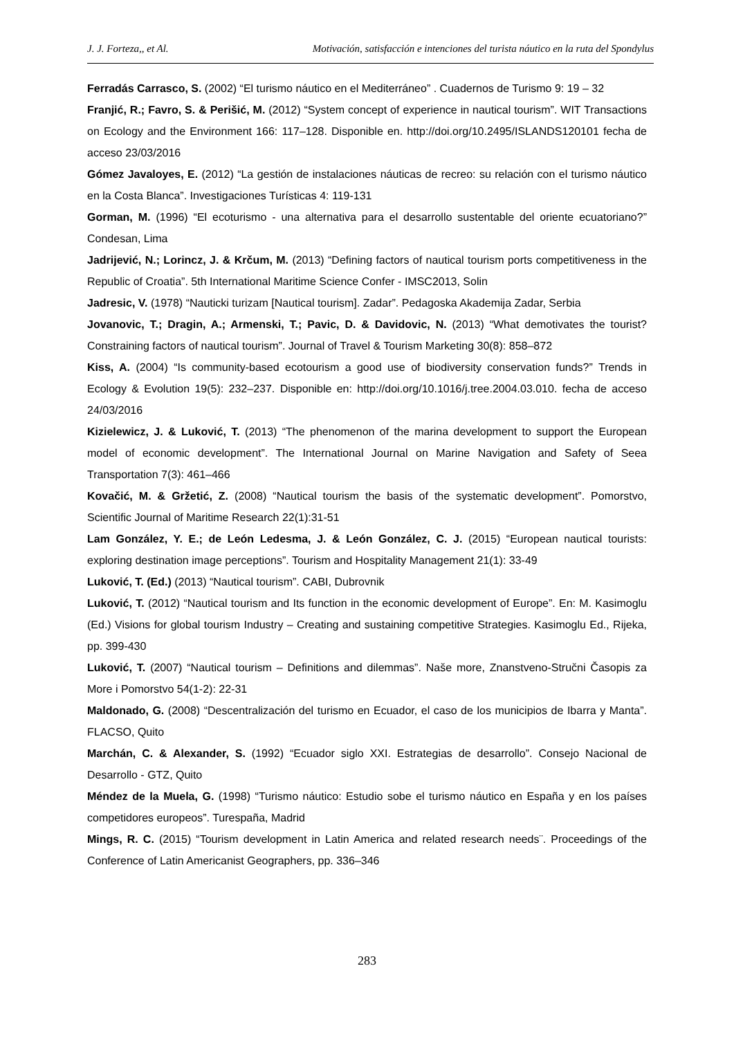J. J. Forteza,, et Al. Motivación, satisfacción e intenciones del turista náutico en la ruta del Spondylus
Ferradás Carrasco, S. (2002) “El turismo náutico en el Mediterráneo” . Cuadernos de Turismo 9: 19 – 32
Franjić, R.; Favro, S. & Perišić, M. (2012) “System concept of experience in nautical tourism”. WIT Transactions on Ecology and the Environment 166: 117–128. Disponible en. http://doi.org/10.2495/ISLANDS120101 fecha de acceso 23/03/2016
Gómez Javaloyes, E. (2012) “La gestión de instalaciones náuticas de recreo: su relación con el turismo náutico en la Costa Blanca”. Investigaciones Turísticas 4: 119-131
Gorman, M. (1996) “El ecoturismo - una alternativa para el desarrollo sustentable del oriente ecuatoriano?” Condesan, Lima
Jadrijević, N.; Lorincz, J. & Krčum, M. (2013) “Defining factors of nautical tourism ports competitiveness in the Republic of Croatia”. 5th International Maritime Science Confer - IMSC2013, Solin
Jadresic, V. (1978) “Nauticki turizam [Nautical tourism]. Zadar”. Pedagoska Akademija Zadar, Serbia
Jovanovic, T.; Dragin, A.; Armenski, T.; Pavic, D. & Davidovic, N. (2013) “What demotivates the tourist? Constraining factors of nautical tourism”. Journal of Travel & Tourism Marketing 30(8): 858–872
Kiss, A. (2004) “Is community-based ecotourism a good use of biodiversity conservation funds?” Trends in Ecology & Evolution 19(5): 232–237. Disponible en: http://doi.org/10.1016/j.tree.2004.03.010. fecha de acceso 24/03/2016
Kizielewicz, J. & Luković, T. (2013) “The phenomenon of the marina development to support the European model of economic development”. The International Journal on Marine Navigation and Safety of Seea Transportation 7(3): 461–466
Kovačić, M. & Gržetić, Z. (2008) “Nautical tourism the basis of the systematic development”. Pomorstvo, Scientific Journal of Maritime Research 22(1):31-51
Lam González, Y. E.; de León Ledesma, J. & León González, C. J. (2015) “European nautical tourists: exploring destination image perceptions”. Tourism and Hospitality Management 21(1): 33-49
Luković, T. (Ed.) (2013) “Nautical tourism”. CABI, Dubrovnik
Luković, T. (2012) “Nautical tourism and Its function in the economic development of Europe”. En: M. Kasimoglu (Ed.) Visions for global tourism Industry – Creating and sustaining competitive Strategies. Kasimoglu Ed., Rijeka, pp. 399-430
Luković, T. (2007) “Nautical tourism – Definitions and dilemmas”. Naše more, Znanstveno-Stručni Časopis za More i Pomorstvo 54(1-2): 22-31
Maldonado, G. (2008) “Descentralización del turismo en Ecuador, el caso de los municipios de Ibarra y Manta”. FLACSO, Quito
Marchán, C. & Alexander, S. (1992) “Ecuador siglo XXI. Estrategias de desarrollo”. Consejo Nacional de Desarrollo - GTZ, Quito
Méndez de la Muela, G. (1998) “Turismo náutico: Estudio sobe el turismo náutico en España y en los países competidores europeos”. Turespaña, Madrid
Mings, R. C. (2015) “Tourism development in Latin America and related research needs¨. Proceedings of the Conference of Latin Americanist Geographers, pp. 336–346
283